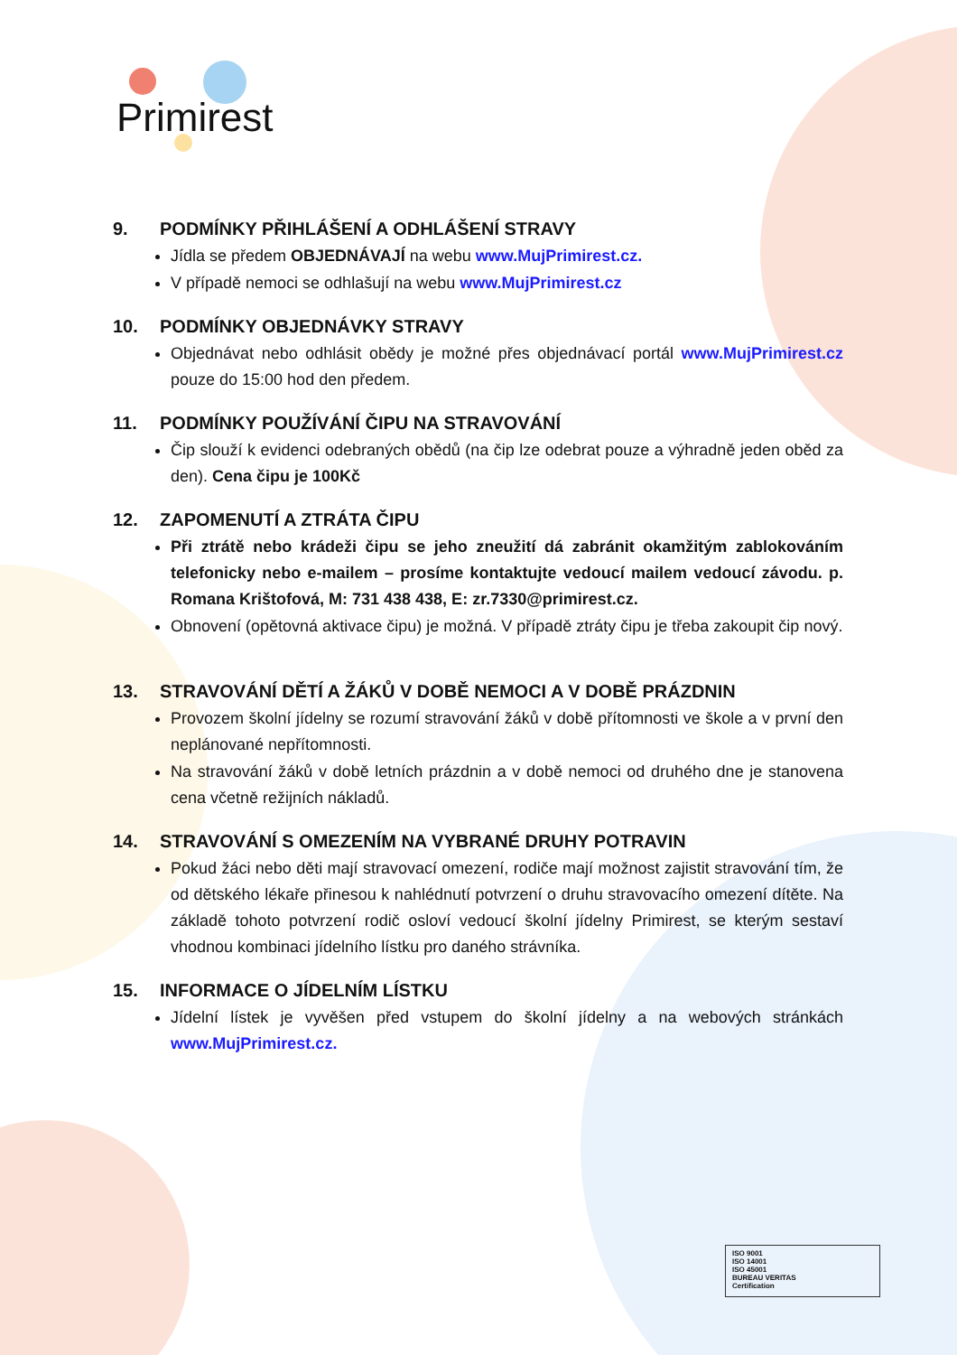Primirest
9. PODMÍNKY PŘIHLÁŠENÍ A ODHLÁŠENÍ STRAVY
Jídla se předem OBJEDNÁVAJÍ na webu www.MujPrimirest.cz.
V případě nemoci se odhlašují na webu www.MujPrimirest.cz
10. PODMÍNKY OBJEDNÁVKY STRAVY
Objednávat nebo odhlásit obědy je možné přes objednávací portál www.MujPrimirest.cz pouze do 15:00 hod den předem.
11. PODMÍNKY POUŽÍVÁNÍ ČIPU NA STRAVOVÁNÍ
Čip slouží k evidenci odebraných obědů (na čip lze odebrat pouze a výhradně jeden oběd za den). Cena čipu je 100Kč
12. ZAPOMENUTÍ A ZTRÁTA ČIPU
Při ztrátě nebo krádeži čipu se jeho zneužití dá zabránit okamžitým zablokováním telefonicky nebo e-mailem – prosíme kontaktujte vedoucí mailem vedoucí závodu. p. Romana Krištofová, M: 731 438 438, E: zr.7330@primirest.cz.
Obnovení (opětovná aktivace čipu) je možná. V případě ztráty čipu je třeba zakoupit čip nový.
13. STRAVOVÁNÍ DĚTÍ A ŽÁKŮ V DOBĚ NEMOCI A V DOBĚ PRÁZDNIN
Provozem školní jídelny se rozumí stravování žáků v době přítomnosti ve škole a v první den neplánované nepřítomnosti.
Na stravování žáků v době letních prázdnin a v době nemoci od druhého dne je stanovena cena včetně režijních nákladů.
14. STRAVOVÁNÍ S OMEZENÍM NA VYBRANÉ DRUHY POTRAVIN
Pokud žáci nebo děti mají stravovací omezení, rodiče mají možnost zajistit stravování tím, že od dětského lékaře přinesou k nahlédnutí potvrzení o druhu stravovacího omezení dítěte. Na základě tohoto potvrzení rodič osloví vedoucí školní jídelny Primirest, se kterým sestaví vhodnou kombinaci jídelního lístku pro daného strávníka.
15. INFORMACE O JÍDELNÍM LÍSTKU
Jídelní lístek je vyvěšen před vstupem do školní jídelny a na webových stránkách www.MujPrimirest.cz.
ISO 9001
ISO 14001
ISO 45001
BUREAU VERITAS
Certification